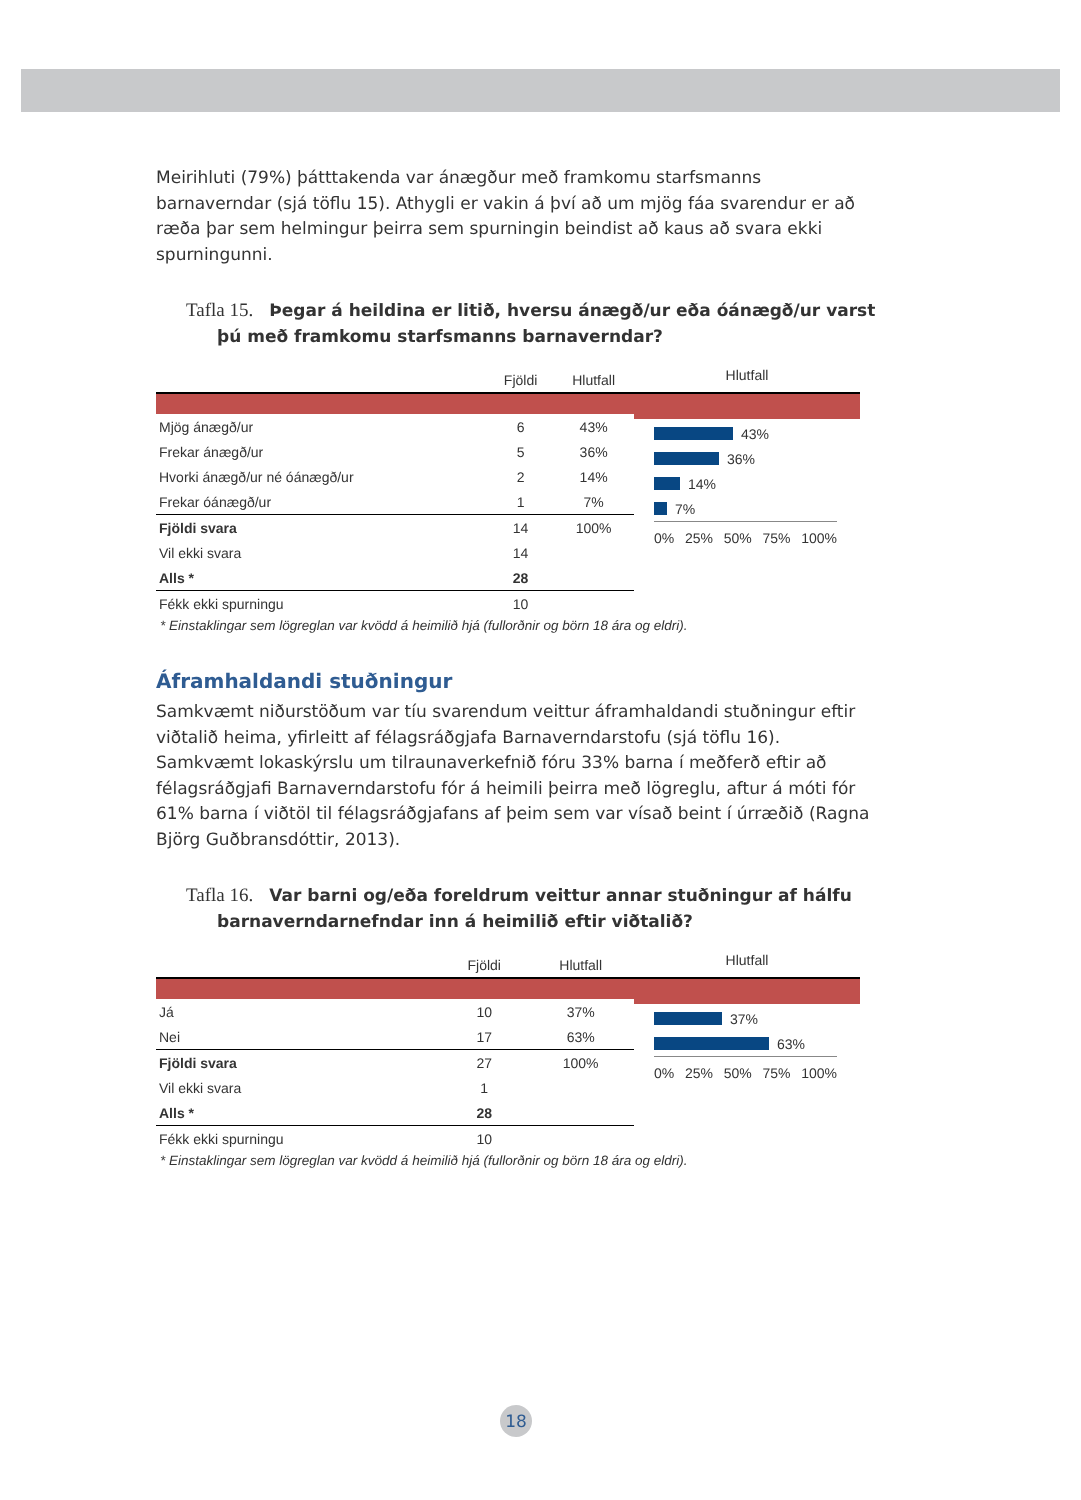Meirihluti (79%) þátttakenda var ánægður með framkomu starfsmanns barnaverndar (sjá töflu 15). Athygli er vakin á því að um mjög fáa svarendur er að ræða þar sem helmingur þeirra sem spurningin beindist að kaus að svara ekki spurningunni.
Tafla 15. Þegar á heildina er litið, hversu ánægð/ur eða óánægð/ur varst þú með framkomu starfsmanns barnaverndar?
| | Fjöldi | Hlutfall |
| --- | --- | --- |
| Mjög ánægð/ur | 6 | 43% |
| Frekar ánægð/ur | 5 | 36% |
| Hvorki ánægð/ur né óánægð/ur | 2 | 14% |
| Frekar óánægð/ur | 1 | 7% |
| Fjöldi svara | 14 | 100% |
| Vil ekki svara | 14 | |
| Alls * | 28 | |
| Fékk ekki spurningu | 10 | |
Hlutfall
43%
36%
14%
7%
0% 25% 50% 75% 100%
* Einstaklingar sem lögreglan var kvödd á heimilið hjá (fullorðnir og börn 18 ára og eldri).
Áframhaldandi stuðningur
Samkvæmt niðurstöðum var tíu svarendum veittur áframhaldandi stuðningur eftir viðtalið heima, yfirleitt af félagsráðgjafa Barnaverndarstofu (sjá töflu 16). Samkvæmt lokaskýrslu um tilraunaverkefnið fóru 33% barna í meðferð eftir að félagsráðgjafi Barnaverndarstofu fór á heimili þeirra með lögreglu, aftur á móti fór 61% barna í viðtöl til félagsráðgjafans af þeim sem var vísað beint í úrræðið (Ragna Björg Guðbransdóttir, 2013).
Tafla 16. Var barni og/eða foreldrum veittur annar stuðningur af hálfu barnaverndarnefndar inn á heimilið eftir viðtalið?
| | Fjöldi | Hlutfall |
| --- | --- | --- |
| Já | 10 | 37% |
| Nei | 17 | 63% |
| Fjöldi svara | 27 | 100% |
| Vil ekki svara | 1 | |
| Alls * | 28 | |
| Fékk ekki spurningu | 10 | |
Hlutfall
37%
63%
0% 25% 50% 75% 100%
* Einstaklingar sem lögreglan var kvödd á heimilið hjá (fullorðnir og börn 18 ára og eldri).
18